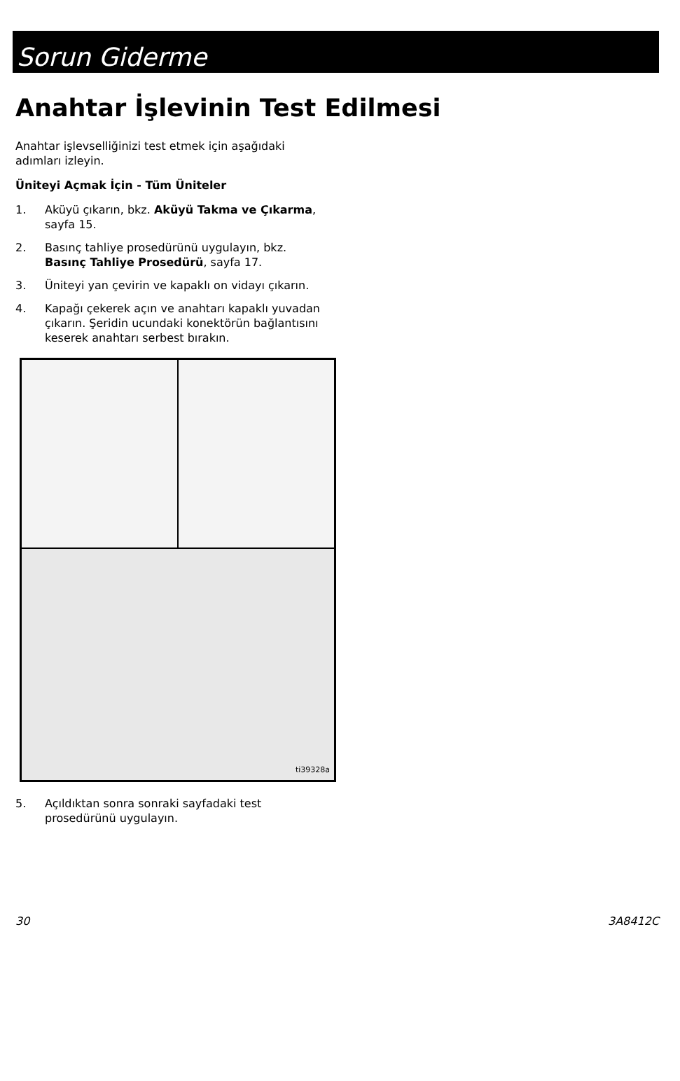Sorun Giderme
Anahtar İşlevinin Test Edilmesi
Anahtar işlevselliğinizi test etmek için aşağıdaki adımları izleyin.
Üniteyi Açmak İçin - Tüm Üniteler
1. Aküyü çıkarın, bkz. Aküyü Takma ve Çıkarma, sayfa 15.
2. Basınç tahliye prosedürünü uygulayın, bkz. Basınç Tahliye Prosedürü, sayfa 17.
3. Üniteyi yan çevirin ve kapaklı on vidayı çıkarın.
4. Kapağı çekerek açın ve anahtarı kapaklı yuvadan çıkarın. Şeridin ucundaki konektörün bağlantısını keserek anahtarı serbest bırakın.
ti39328a
5. Açıldıktan sonra sonraki sayfadaki test prosedürünü uygulayın.
30 3A8412C